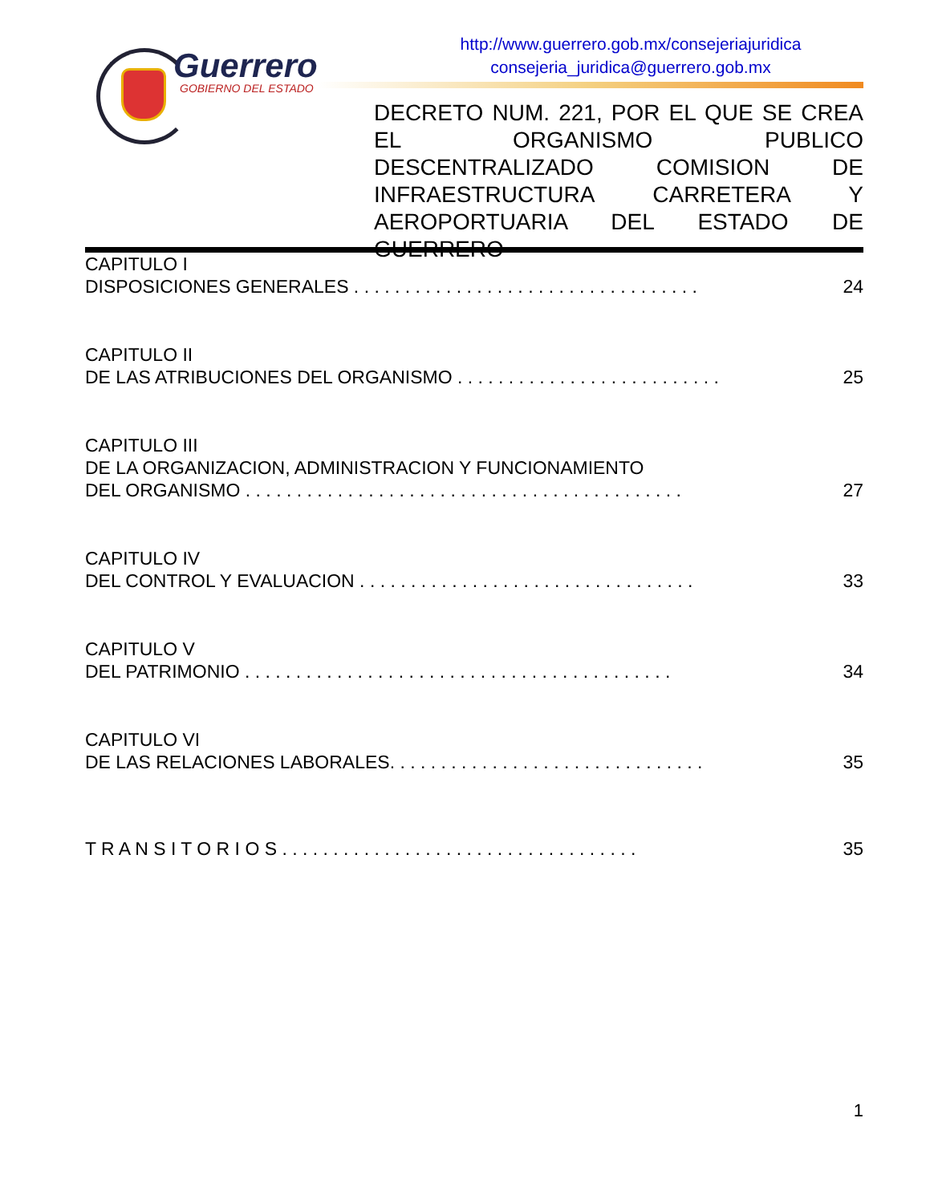Guerrero
GOBIERNO DEL ESTADO
http://www.guerrero.gob.mx/consejeriajuridica
consejeria_juridica@guerrero.gob.mx
DECRETO NUM. 221, POR EL QUE SE CREA EL ORGANISMO PUBLICO DESCENTRALIZADO COMISION DE INFRAESTRUCTURA CARRETERA Y AEROPORTUARIA DEL ESTADO DE GUERRERO
CAPITULO I
DISPOSICIONES GENERALES . . . . . . . . . . . . . . . . . . . . . . . . . . . . . . . . . . 24
CAPITULO II
DE LAS ATRIBUCIONES DEL ORGANISMO . . . . . . . . . . . . . . . . . . . . . . . . . . 25
CAPITULO III
DE LA ORGANIZACION, ADMINISTRACION Y FUNCIONAMIENTO
DEL ORGANISMO . . . . . . . . . . . . . . . . . . . . . . . . . . . . . . . . . . . . . . . . . . . 27
CAPITULO IV
DEL CONTROL Y EVALUACION . . . . . . . . . . . . . . . . . . . . . . . . . . . . . . . . . 33
CAPITULO V
DEL PATRIMONIO . . . . . . . . . . . . . . . . . . . . . . . . . . . . . . . . . . . . . . . . . . 34
CAPITULO VI
DE LAS RELACIONES LABORALES. . . . . . . . . . . . . . . . . . . . . . . . . . . . . . . 35
T R A N S I T O R I O S . . . . . . . . . . . . . . . . . . . . . . . . . . . . . . . . . . . 35
1